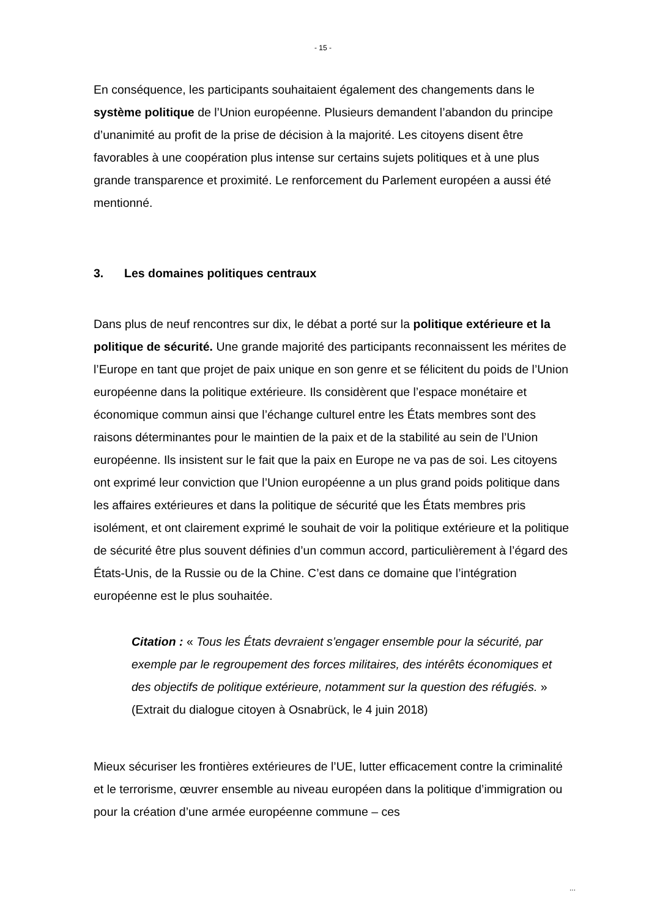- 15 -
En conséquence, les participants souhaitaient également des changements dans le système politique de l’Union européenne. Plusieurs demandent l’abandon du principe d’unanimité au profit de la prise de décision à la majorité. Les citoyens disent être favorables à une coopération plus intense sur certains sujets politiques et à une plus grande transparence et proximité. Le renforcement du Parlement européen a aussi été mentionné.
3. Les domaines politiques centraux
Dans plus de neuf rencontres sur dix, le débat a porté sur la politique extérieure et la politique de sécurité. Une grande majorité des participants reconnaissent les mérites de l’Europe en tant que projet de paix unique en son genre et se félicitent du poids de l’Union européenne dans la politique extérieure. Ils considèrent que l’espace monétaire et économique commun ainsi que l’échange culturel entre les États membres sont des raisons déterminantes pour le maintien de la paix et de la stabilité au sein de l’Union européenne. Ils insistent sur le fait que la paix en Europe ne va pas de soi. Les citoyens ont exprimé leur conviction que l’Union européenne a un plus grand poids politique dans les affaires extérieures et dans la politique de sécurité que les États membres pris isolément, et ont clairement exprimé le souhait de voir la politique extérieure et la politique de sécurité être plus souvent définies d’un commun accord, particulièrement à l’égard des États-Unis, de la Russie ou de la Chine. C’est dans ce domaine que l’intégration européenne est le plus souhaitée.
Citation : « Tous les États devraient s’engager ensemble pour la sécurité, par exemple par le regroupement des forces militaires, des intérêts économiques et des objectifs de politique extérieure, notamment sur la question des réfugiés. » (Extrait du dialogue citoyen à Osnabrück, le 4 juin 2018)
Mieux sécuriser les frontières extérieures de l’UE, lutter efficacement contre la criminalité et le terrorisme, œuvrer ensemble au niveau européen dans la politique d’immigration ou pour la création d’une armée européenne commune – ces
...